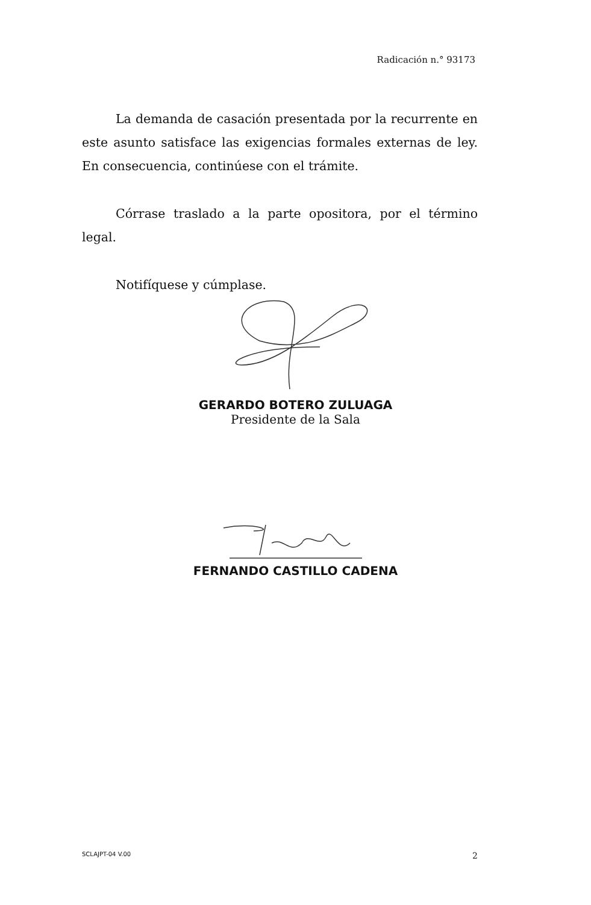Radicación n.° 93173
La demanda de casación presentada por la recurrente en este asunto satisface las exigencias formales externas de ley. En consecuencia, continúese con el trámite.
Córrase traslado a la parte opositora, por el término legal.
Notifíquese y cúmplase.
GERARDO BOTERO ZULUAGA
Presidente de la Sala
FERNANDO CASTILLO CADENA
SCLAJPT-04 V.00 2